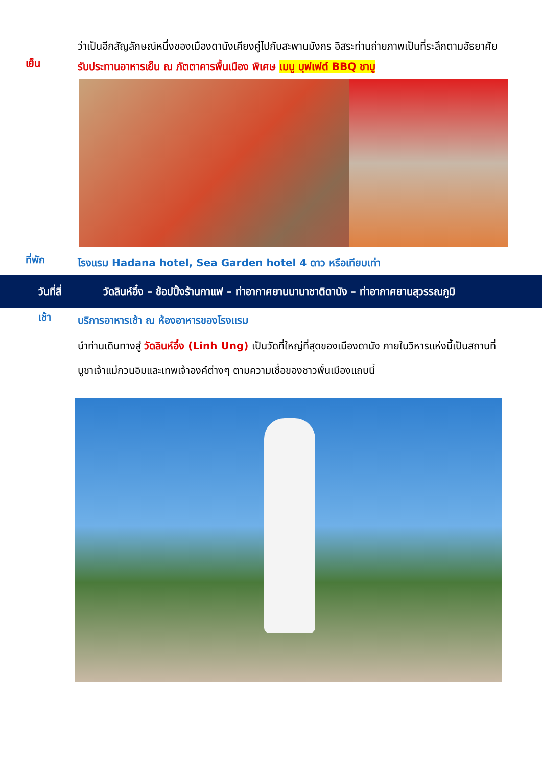ว่าเป็นอีกสัญลักษณ์หนึ่งของเมืองดานังเคียงคู่ไปกับสะพานมังกร อิสระท่านถ่ายภาพเป็นที่ระลึกตามอัธยาศัย
เย็น
รับประทานอาหารเย็น ณ ภัตตาคารพื้นเมือง พิเศษ เมนู บุฟเฟต์ BBQ ชาบู
ที่พัก
โรงแรม Hadana hotel, Sea Garden hotel 4 ดาว หรือเทียบเท่า
วันที่สี่ วัดลินห์อึ๋ง – ช้อปปิ้งร้านกาแฟ – ท่าอากาศยานนานาชาติดานัง – ท่าอากาศยานสุวรรณภูมิ
เช้า
บริการอาหารเช้า ณ ห้องอาหารของโรงแรม
นำท่านเดินทางสู่ วัดลินห์อึ๋ง (Linh Ung) เป็นวัดที่ใหญ่ที่สุดของเมืองดานัง ภายในวิหารแห่งนี้เป็นสถานที่บูชาเจ้าแม่กวนอิมและเทพเจ้าองค์ต่างๆ ตามความเชื่อของชาวพื้นเมืองแถบนี้